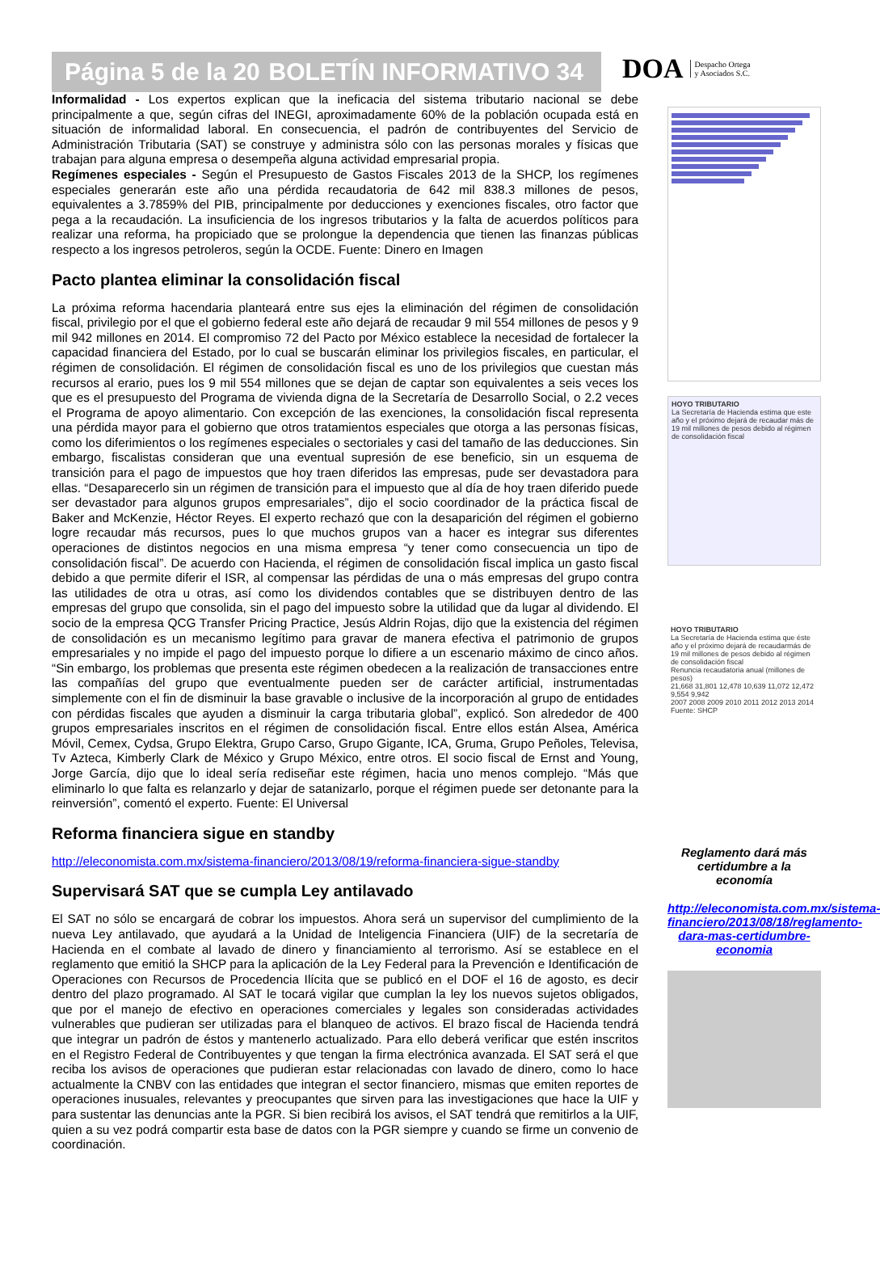Página 5 de la 20 BOLETÍN INFORMATIVO 34
DOA Despacho Ortega
y Asociados S.C.
Informalidad - Los expertos explican que la ineficacia del sistema tributario nacional se debe principalmente a que, según cifras del INEGI, aproximadamente 60% de la población ocupada está en situación de informalidad laboral. En consecuencia, el padrón de contribuyentes del Servicio de Administración Tributaria (SAT) se construye y administra sólo con las personas morales y físicas que trabajan para alguna empresa o desempeña alguna actividad empresarial propia.
Regímenes especiales - Según el Presupuesto de Gastos Fiscales 2013 de la SHCP, los regímenes especiales generarán este año una pérdida recaudatoria de 642 mil 838.3 millones de pesos, equivalentes a 3.7859% del PIB, principalmente por deducciones y exenciones fiscales, otro factor que pega a la recaudación. La insuficiencia de los ingresos tributarios y la falta de acuerdos políticos para realizar una reforma, ha propiciado que se prolongue la dependencia que tienen las finanzas públicas respecto a los ingresos petroleros, según la OCDE. Fuente: Dinero en Imagen
Pacto plantea eliminar la consolidación fiscal
La próxima reforma hacendaria planteará entre sus ejes la eliminación del régimen de consolidación fiscal, privilegio por el que el gobierno federal este año dejará de recaudar 9 mil 554 millones de pesos y 9 mil 942 millones en 2014. El compromiso 72 del Pacto por México establece la necesidad de fortalecer la capacidad financiera del Estado, por lo cual se buscarán eliminar los privilegios fiscales, en particular, el régimen de consolidación. El régimen de consolidación fiscal es uno de los privilegios que cuestan más recursos al erario, pues los 9 mil 554 millones que se dejan de captar son equivalentes a seis veces los que es el presupuesto del Programa de vivienda digna de la Secretaría de Desarrollo Social, o 2.2 veces el Programa de apoyo alimentario. Con excepción de las exenciones, la consolidación fiscal representa una pérdida mayor para el gobierno que otros tratamientos especiales que otorga a las personas físicas, como los diferimientos o los regímenes especiales o sectoriales y casi del tamaño de las deducciones. Sin embargo, fiscalistas consideran que una eventual supresión de ese beneficio, sin un esquema de transición para el pago de impuestos que hoy traen diferidos las empresas, pude ser devastadora para ellas. “Desaparecerlo sin un régimen de transición para el impuesto que al día de hoy traen diferido puede ser devastador para algunos grupos empresariales”, dijo el socio coordinador de la práctica fiscal de Baker and McKenzie, Héctor Reyes. El experto rechazó que con la desaparición del régimen el gobierno logre recaudar más recursos, pues lo que muchos grupos van a hacer es integrar sus diferentes operaciones de distintos negocios en una misma empresa “y tener como consecuencia un tipo de consolidación fiscal”. De acuerdo con Hacienda, el régimen de consolidación fiscal implica un gasto fiscal debido a que permite diferir el ISR, al compensar las pérdidas de una o más empresas del grupo contra las utilidades de otra u otras, así como los dividendos contables que se distribuyen dentro de las empresas del grupo que consolida, sin el pago del impuesto sobre la utilidad que da lugar al dividendo. El socio de la empresa QCG Transfer Pricing Practice, Jesús Aldrin Rojas, dijo que la existencia del régimen de consolidación es un mecanismo legítimo para gravar de manera efectiva el patrimonio de grupos empresariales y no impide el pago del impuesto porque lo difiere a un escenario máximo de cinco años. “Sin embargo, los problemas que presenta este régimen obedecen a la realización de transacciones entre las compañías del grupo que eventualmente pueden ser de carácter artificial, instrumentadas simplemente con el fin de disminuir la base gravable o inclusive de la incorporación al grupo de entidades con pérdidas fiscales que ayuden a disminuir la carga tributaria global”, explicó. Son alrededor de 400 grupos empresariales inscritos en el régimen de consolidación fiscal. Entre ellos están Alsea, América Móvil, Cemex, Cydsa, Grupo Elektra, Grupo Carso, Grupo Gigante, ICA, Gruma, Grupo Peñoles, Televisa, Tv Azteca, Kimberly Clark de México y Grupo México, entre otros. El socio fiscal de Ernst and Young, Jorge García, dijo que lo ideal sería rediseñar este régimen, hacia uno menos complejo. “Más que eliminarlo lo que falta es relanzarlo y dejar de satanizarlo, porque el régimen puede ser detonante para la reinversión”, comentó el experto. Fuente: El Universal
Reforma financiera sigue en standby
http://eleconomista.com.mx/sistema-financiero/2013/08/19/reforma-financiera-sigue-standby
Supervisará SAT que se cumpla Ley antilavado
El SAT no sólo se encargará de cobrar los impuestos. Ahora será un supervisor del cumplimiento de la nueva Ley antilavado, que ayudará a la Unidad de Inteligencia Financiera (UIF) de la secretaría de Hacienda en el combate al lavado de dinero y financiamiento al terrorismo. Así se establece en el reglamento que emitió la SHCP para la aplicación de la Ley Federal para la Prevención e Identificación de Operaciones con Recursos de Procedencia Ilícita que se publicó en el DOF el 16 de agosto, es decir dentro del plazo programado. Al SAT le tocará vigilar que cumplan la ley los nuevos sujetos obligados, que por el manejo de efectivo en operaciones comerciales y legales son consideradas actividades vulnerables que pudieran ser utilizadas para el blanqueo de activos. El brazo fiscal de Hacienda tendrá que integrar un padrón de éstos y mantenerlo actualizado. Para ello deberá verificar que estén inscritos en el Registro Federal de Contribuyentes y que tengan la firma electrónica avanzada. El SAT será el que reciba los avisos de operaciones que pudieran estar relacionadas con lavado de dinero, como lo hace actualmente la CNBV con las entidades que integran el sector financiero, mismas que emiten reportes de operaciones inusuales, relevantes y preocupantes que sirven para las investigaciones que hace la UIF y para sustentar las denuncias ante la PGR. Si bien recibirá los avisos, el SAT tendrá que remitirlos a la UIF, quien a su vez podrá compartir esta base de datos con la PGR siempre y cuando se firme un convenio de coordinación.
HOYO TRIBUTARIO
La Secretaría de Hacienda estima que este año y el próximo dejará de recaudar más de 19 mil millones de pesos debido al régimen de consolidación fiscal
HOYO TRIBUTARIO
La Secretaría de Hacienda estima que éste año y el próximo dejará de recaudarmás de 19 mil millones de pesos debido al régimen de consolidación fiscal
Renuncia recaudatoria anual (millones de pesos)
21,668 31,801 12,478 10,639 11,072 12,472 9,554 9,942
2007 2008 2009 2010 2011 2012 2013 2014
Fuente: SHCP
Reglamento dará más certidumbre a la economía
http://eleconomista.com.mx/sistema-financiero/2013/08/18/reglamento-dara-mas-certidumbre-economia